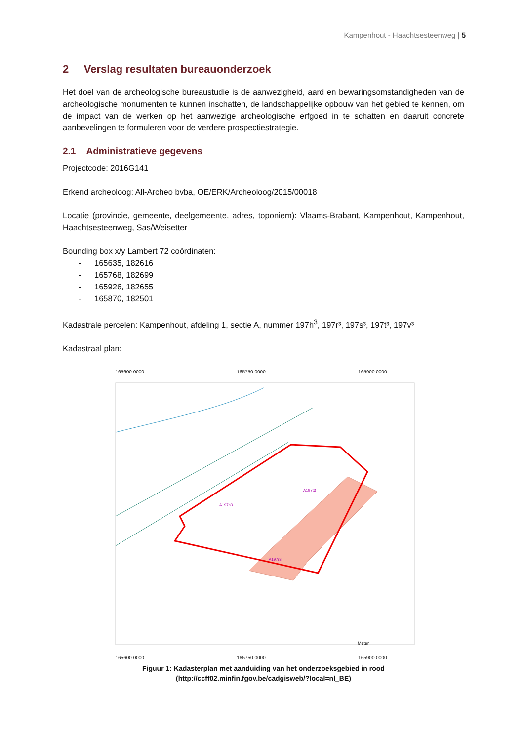Kampenhout - Haachtsesteenweg | 5
2 Verslag resultaten bureauonderzoek
Het doel van de archeologische bureaustudie is de aanwezigheid, aard en bewaringsomstandigheden van de archeologische monumenten te kunnen inschatten, de landschappelijke opbouw van het gebied te kennen, om de impact van de werken op het aanwezige archeologische erfgoed in te schatten en daaruit concrete aanbevelingen te formuleren voor de verdere prospectiestrategie.
2.1 Administratieve gegevens
Projectcode: 2016G141
Erkend archeoloog: All-Archeo bvba, OE/ERK/Archeoloog/2015/00018
Locatie (provincie, gemeente, deelgemeente, adres, toponiem): Vlaams-Brabant, Kampenhout, Kampenhout, Haachtsesteenweg, Sas/Weisetter
Bounding box x/y Lambert 72 coördinaten:
- 165635, 182616
- 165768, 182699
- 165926, 182655
- 165870, 182501
Kadastrale percelen: Kampenhout, afdeling 1, sectie A, nummer 197h<sup>3</sup>, 197r³, 197s³, 197t³, 197v³
Kadastraal plan:
165600.0000 165750.0000 165900.0000
A197t3
A197s3
A197r3
Meter
165600.0000 165750.0000 165900.0000
182700.0000 182550.0000
Figuur 1: Kadasterplan met aanduiding van het onderzoeksgebied in rood
(http://ccff02.minfin.fgov.be/cadgisweb/?local=nl_BE)